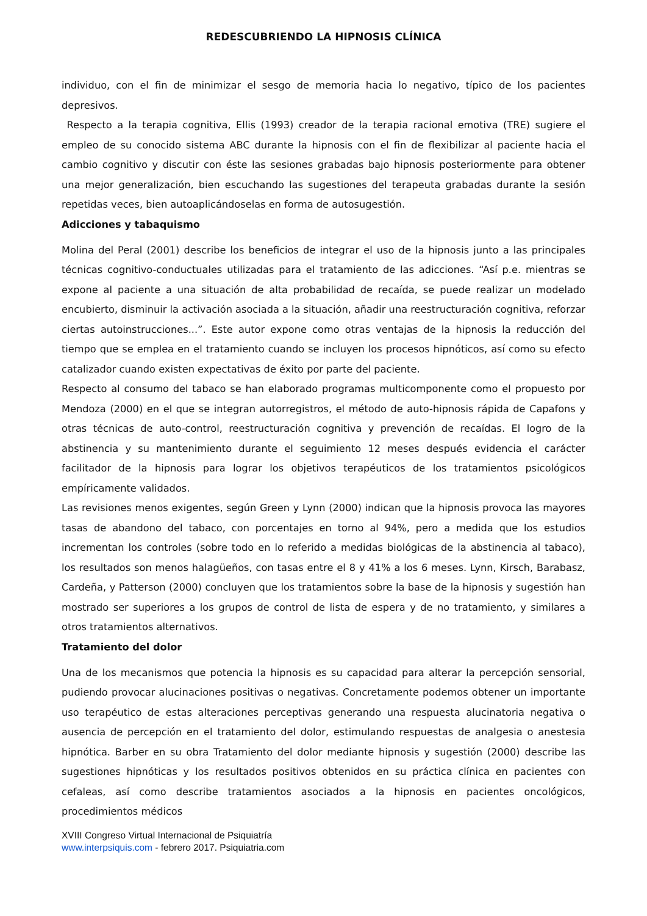REDESCUBRIENDO LA HIPNOSIS CLÍNICA
individuo, con el fin de minimizar el sesgo de memoria hacia lo negativo, típico de los pacientes depresivos.
Respecto a la terapia cognitiva, Ellis (1993) creador de la terapia racional emotiva (TRE) sugiere el empleo de su conocido sistema ABC durante la hipnosis con el fin de flexibilizar al paciente hacia el cambio cognitivo y discutir con éste las sesiones grabadas bajo hipnosis posteriormente para obtener una mejor generalización, bien escuchando las sugestiones del terapeuta grabadas durante la sesión repetidas veces, bien autoaplicándoselas en forma de autosugestión.
Adicciones y tabaquismo
Molina del Peral (2001) describe los beneficios de integrar el uso de la hipnosis junto a las principales técnicas cognitivo-conductuales utilizadas para el tratamiento de las adicciones. “Así p.e. mientras se expone al paciente a una situación de alta probabilidad de recaída, se puede realizar un modelado encubierto, disminuir la activación asociada a la situación, añadir una reestructuración cognitiva, reforzar ciertas autoinstrucciones...”. Este autor expone como otras ventajas de la hipnosis la reducción del tiempo que se emplea en el tratamiento cuando se incluyen los procesos hipnóticos, así como su efecto catalizador cuando existen expectativas de éxito por parte del paciente.
Respecto al consumo del tabaco se han elaborado programas multicomponente como el propuesto por Mendoza (2000) en el que se integran autorregistros, el método de auto-hipnosis rápida de Capafons y otras técnicas de auto-control, reestructuración cognitiva y prevención de recaídas. El logro de la abstinencia y su mantenimiento durante el seguimiento 12 meses después evidencia el carácter facilitador de la hipnosis para lograr los objetivos terapéuticos de los tratamientos psicológicos empíricamente validados.
Las revisiones menos exigentes, según Green y Lynn (2000) indican que la hipnosis provoca las mayores tasas de abandono del tabaco, con porcentajes en torno al 94%, pero a medida que los estudios incrementan los controles (sobre todo en lo referido a medidas biológicas de la abstinencia al tabaco), los resultados son menos halagüeños, con tasas entre el 8 y 41% a los 6 meses. Lynn, Kirsch, Barabasz, Cardeña, y Patterson (2000) concluyen que los tratamientos sobre la base de la hipnosis y sugestión han mostrado ser superiores a los grupos de control de lista de espera y de no tratamiento, y similares a otros tratamientos alternativos.
Tratamiento del dolor
Una de los mecanismos que potencia la hipnosis es su capacidad para alterar la percepción sensorial, pudiendo provocar alucinaciones positivas o negativas. Concretamente podemos obtener un importante uso terapéutico de estas alteraciones perceptivas generando una respuesta alucinatoria negativa o ausencia de percepción en el tratamiento del dolor, estimulando respuestas de analgesia o anestesia hipnótica. Barber en su obra Tratamiento del dolor mediante hipnosis y sugestión (2000) describe las sugestiones hipnóticas y los resultados positivos obtenidos en su práctica clínica en pacientes con cefaleas, así como describe tratamientos asociados a la hipnosis en pacientes oncológicos, procedimientos médicos
XVIII Congreso Virtual Internacional de Psiquiatría
www.interpsiquis.com - febrero 2017. Psiquiatria.com